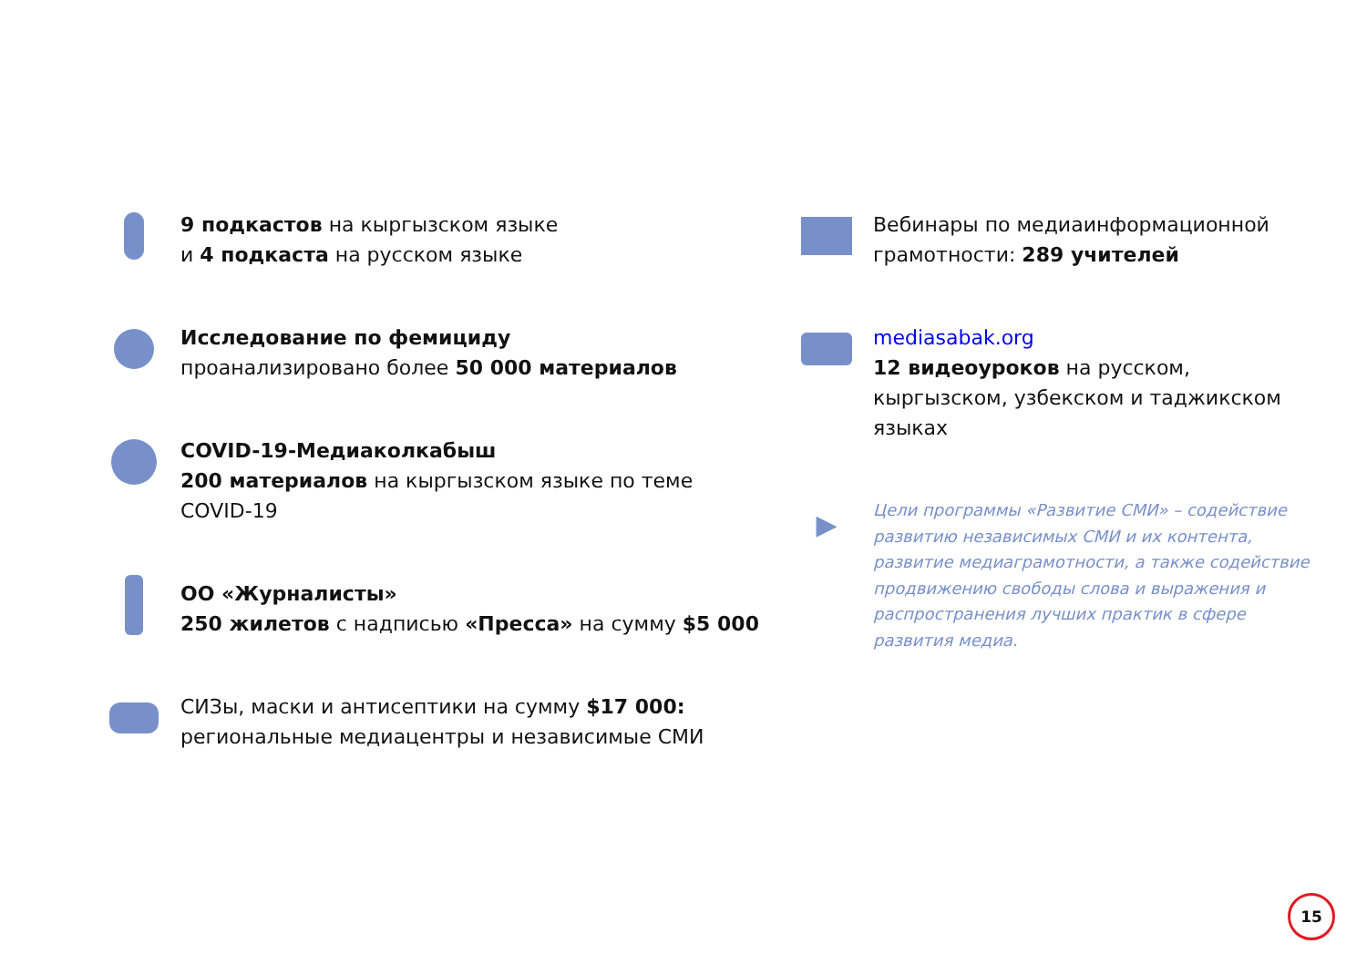9 подкастов на кыргызском языке
и 4 подкаста на русском языке
Исследование по фемициду
проанализировано более 50 000 материалов
COVID-19-Медиаколкабыш
200 материалов на кыргызском языке по теме COVID-19
ОО «Журналисты»
250 жилетов с надписью «Пресса» на сумму $5 000
СИЗы, маски и антисептики на сумму $17 000:
региональные медиацентры и независимые СМИ
Вебинары по медиаинформационной грамотности: 289 учителей
mediasabak.org
12 видеоуроков на русском, кыргызском, узбекском и таджикском языках
▶
Цели программы «Развитие СМИ» – содействие развитию независимых СМИ и их контента, развитие медиаграмотности, а также содействие продвижению свободы слова и выражения и распространения лучших практик в сфере развития медиа.
15